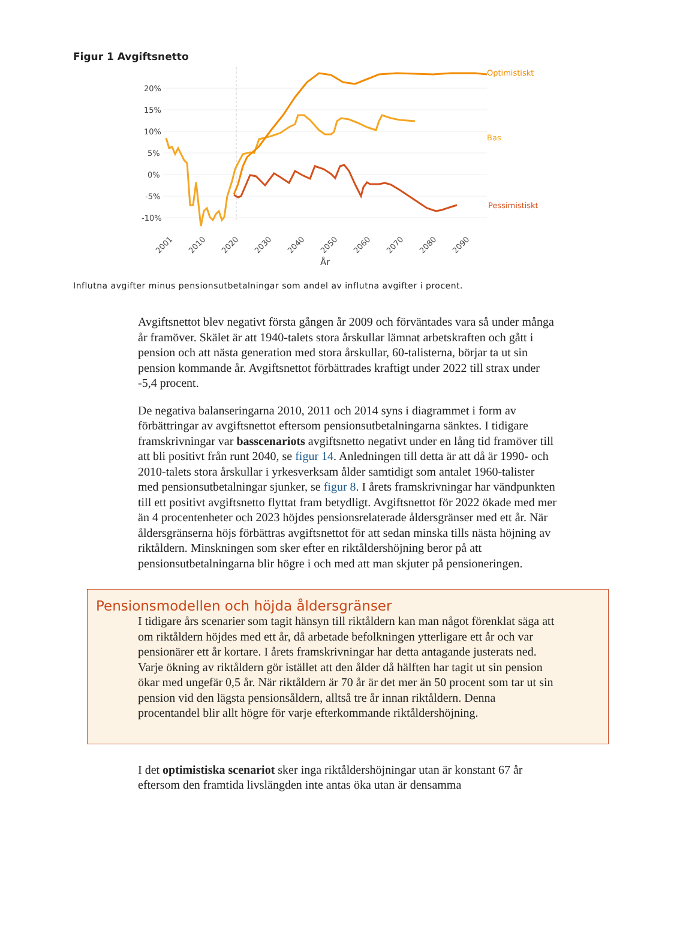Figur 1 Avgiftsnetto
20%
15%
10%
5%
0%
-5%
-10%
Optimistiskt
Bas
Pessimistiskt
2001
2010
2020
2030
2040
2050
2060
2070
2080
2090
År
Influtna avgifter minus pensionsutbetalningar som andel av influtna avgifter i procent.
Avgiftsnettot blev negativt första gången år 2009 och förväntades vara så under många år framöver. Skälet är att 1940-talets stora årskullar lämnat arbetskraften och gått i pension och att nästa generation med stora årskullar, 60-talisterna, börjar ta ut sin pension kommande år. Avgiftsnettot förbättrades kraftigt under 2022 till strax under -5,4 procent.
De negativa balanseringarna 2010, 2011 och 2014 syns i diagrammet i form av förbättringar av avgiftsnettot eftersom pensionsutbetalningarna sänktes. I tidigare framskrivningar var basscenariots avgiftsnetto negativt under en lång tid framöver till att bli positivt från runt 2040, se figur 14. Anledningen till detta är att då är 1990- och 2010-talets stora årskullar i yrkesverksam ålder samtidigt som antalet 1960-talister med pensionsutbetalningar sjunker, se figur 8. I årets framskrivningar har vändpunkten till ett positivt avgiftsnetto flyttat fram betydligt. Avgiftsnettot för 2022 ökade med mer än 4 procentenheter och 2023 höjdes pensionsrelaterade åldersgränser med ett år. När åldersgränserna höjs förbättras avgiftsnettot för att sedan minska tills nästa höjning av riktåldern. Minskningen som sker efter en riktåldershöjning beror på att pensionsutbetalningarna blir högre i och med att man skjuter på pensioneringen.
Pensionsmodellen och höjda åldersgränser
I tidigare års scenarier som tagit hänsyn till riktåldern kan man något förenklat säga att om riktåldern höjdes med ett år, då arbetade befolkningen ytterligare ett år och var pensionärer ett år kortare. I årets framskrivningar har detta antagande justerats ned. Varje ökning av riktåldern gör istället att den ålder då hälften har tagit ut sin pension ökar med ungefär 0,5 år. När riktåldern är 70 år är det mer än 50 procent som tar ut sin pension vid den lägsta pensionsåldern, alltså tre år innan riktåldern. Denna procentandel blir allt högre för varje efterkommande riktåldershöjning.
I det optimistiska scenariot sker inga riktåldershöjningar utan är konstant 67 år eftersom den framtida livslängden inte antas öka utan är densamma